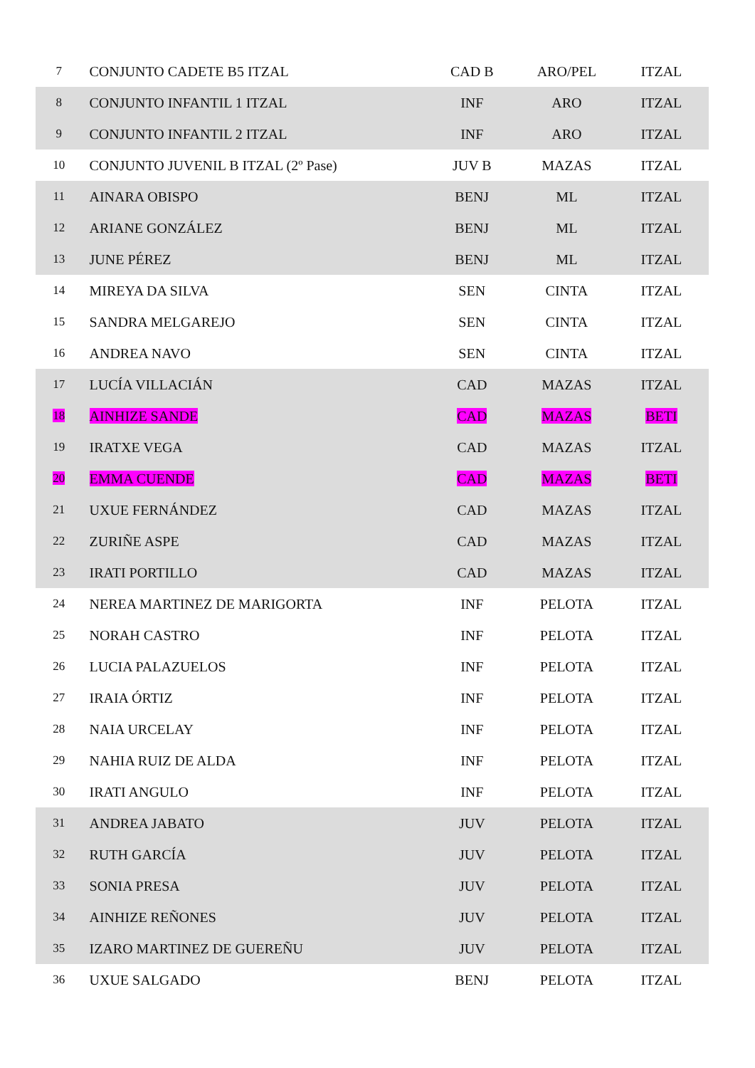| 7 | CONJUNTO CADETE B5 ITZAL | CAD B | ARO/PEL | ITZAL |
| 8 | CONJUNTO INFANTIL 1 ITZAL | INF | ARO | ITZAL |
| 9 | CONJUNTO INFANTIL 2 ITZAL | INF | ARO | ITZAL |
| 10 | CONJUNTO JUVENIL B ITZAL (2º Pase) | JUV B | MAZAS | ITZAL |
| 11 | AINARA OBISPO | BENJ | ML | ITZAL |
| 12 | ARIANE GONZÁLEZ | BENJ | ML | ITZAL |
| 13 | JUNE PÉREZ | BENJ | ML | ITZAL |
| 14 | MIREYA DA SILVA | SEN | CINTA | ITZAL |
| 15 | SANDRA MELGAREJO | SEN | CINTA | ITZAL |
| 16 | ANDREA NAVO | SEN | CINTA | ITZAL |
| 17 | LUCÍA VILLACIÁN | CAD | MAZAS | ITZAL |
| 18 | AINHIZE SANDE | CAD | MAZAS | BETI |
| 19 | IRATXE VEGA | CAD | MAZAS | ITZAL |
| 20 | EMMA CUENDE | CAD | MAZAS | BETI |
| 21 | UXUE FERNÁNDEZ | CAD | MAZAS | ITZAL |
| 22 | ZURIÑE ASPE | CAD | MAZAS | ITZAL |
| 23 | IRATI PORTILLO | CAD | MAZAS | ITZAL |
| 24 | NEREA MARTINEZ DE MARIGORTA | INF | PELOTA | ITZAL |
| 25 | NORAH CASTRO | INF | PELOTA | ITZAL |
| 26 | LUCIA PALAZUELOS | INF | PELOTA | ITZAL |
| 27 | IRAIA ÓRTIZ | INF | PELOTA | ITZAL |
| 28 | NAIA URCELAY | INF | PELOTA | ITZAL |
| 29 | NAHIA RUIZ DE ALDA | INF | PELOTA | ITZAL |
| 30 | IRATI ANGULO | INF | PELOTA | ITZAL |
| 31 | ANDREA JABATO | JUV | PELOTA | ITZAL |
| 32 | RUTH GARCÍA | JUV | PELOTA | ITZAL |
| 33 | SONIA PRESA | JUV | PELOTA | ITZAL |
| 34 | AINHIZE REÑONES | JUV | PELOTA | ITZAL |
| 35 | IZARO MARTINEZ DE GUEREÑU | JUV | PELOTA | ITZAL |
| 36 | UXUE SALGADO | BENJ | PELOTA | ITZAL |